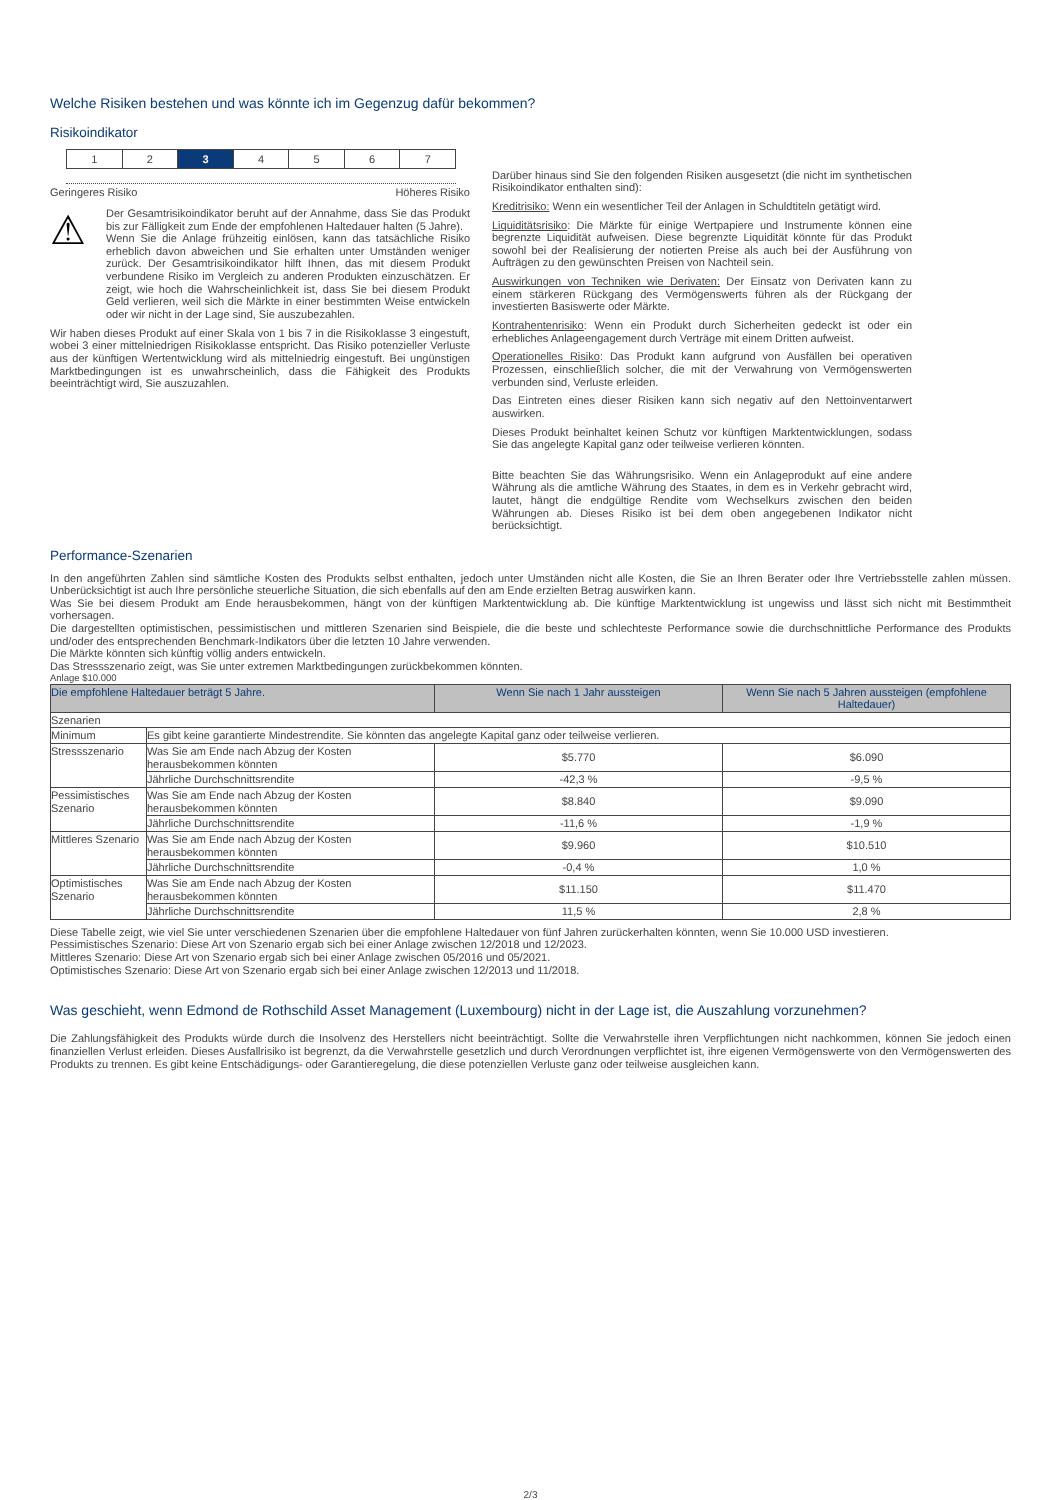Welche Risiken bestehen und was könnte ich im Gegenzug dafür bekommen?
Risikoindikator
1 2 3 4 5 6 7
Geringeres Risiko Höheres Risiko
⚠
Der Gesamtrisikoindikator beruht auf der Annahme, dass Sie das Produkt bis zur Fälligkeit zum Ende der empfohlenen Haltedauer halten (5 Jahre).
Wenn Sie die Anlage frühzeitig einlösen, kann das tatsächliche Risiko erheblich davon abweichen und Sie erhalten unter Umständen weniger zurück. Der Gesamtrisikoindikator hilft Ihnen, das mit diesem Produkt verbundene Risiko im Vergleich zu anderen Produkten einzuschätzen. Er zeigt, wie hoch die Wahrscheinlichkeit ist, dass Sie bei diesem Produkt Geld verlieren, weil sich die Märkte in einer bestimmten Weise entwickeln oder wir nicht in der Lage sind, Sie auszubezahlen.
Wir haben dieses Produkt auf einer Skala von 1 bis 7 in die Risikoklasse 3 eingestuft, wobei 3 einer mittelniedrigen Risikoklasse entspricht. Das Risiko potenzieller Verluste aus der künftigen Wertentwicklung wird als mittelniedrig eingestuft. Bei ungünstigen Marktbedingungen ist es unwahrscheinlich, dass die Fähigkeit des Produkts beeinträchtigt wird, Sie auszuzahlen.
Darüber hinaus sind Sie den folgenden Risiken ausgesetzt (die nicht im synthetischen Risikoindikator enthalten sind):
Kreditrisiko: Wenn ein wesentlicher Teil der Anlagen in Schuldtiteln getätigt wird.
Liquiditätsrisiko: Die Märkte für einige Wertpapiere und Instrumente können eine begrenzte Liquidität aufweisen. Diese begrenzte Liquidität könnte für das Produkt sowohl bei der Realisierung der notierten Preise als auch bei der Ausführung von Aufträgen zu den gewünschten Preisen von Nachteil sein.
Auswirkungen von Techniken wie Derivaten: Der Einsatz von Derivaten kann zu einem stärkeren Rückgang des Vermögenswerts führen als der Rückgang der investierten Basiswerte oder Märkte.
Kontrahentenrisiko: Wenn ein Produkt durch Sicherheiten gedeckt ist oder ein erhebliches Anlageengagement durch Verträge mit einem Dritten aufweist.
Operationelles Risiko: Das Produkt kann aufgrund von Ausfällen bei operativen Prozessen, einschließlich solcher, die mit der Verwahrung von Vermögenswerten verbunden sind, Verluste erleiden.
Das Eintreten eines dieser Risiken kann sich negativ auf den Nettoinventarwert auswirken.
Dieses Produkt beinhaltet keinen Schutz vor künftigen Marktentwicklungen, sodass Sie das angelegte Kapital ganz oder teilweise verlieren könnten.
Bitte beachten Sie das Währungsrisiko. Wenn ein Anlageprodukt auf eine andere Währung als die amtliche Währung des Staates, in dem es in Verkehr gebracht wird, lautet, hängt die endgültige Rendite vom Wechselkurs zwischen den beiden Währungen ab. Dieses Risiko ist bei dem oben angegebenen Indikator nicht berücksichtigt.
Performance-Szenarien
In den angeführten Zahlen sind sämtliche Kosten des Produkts selbst enthalten, jedoch unter Umständen nicht alle Kosten, die Sie an Ihren Berater oder Ihre Vertriebsstelle zahlen müssen. Unberücksichtigt ist auch Ihre persönliche steuerliche Situation, die sich ebenfalls auf den am Ende erzielten Betrag auswirken kann.
Was Sie bei diesem Produkt am Ende herausbekommen, hängt von der künftigen Marktentwicklung ab. Die künftige Marktentwicklung ist ungewiss und lässt sich nicht mit Bestimmtheit vorhersagen.
Die dargestellten optimistischen, pessimistischen und mittleren Szenarien sind Beispiele, die die beste und schlechteste Performance sowie die durchschnittliche Performance des Produkts und/oder des entsprechenden Benchmark-Indikators über die letzten 10 Jahre verwenden.
Die Märkte könnten sich künftig völlig anders entwickeln.
Das Stressszenario zeigt, was Sie unter extremen Marktbedingungen zurückbekommen könnten.
Anlage $10.000
| Die empfohlene Haltedauer beträgt 5 Jahre. | | Wenn Sie nach 1 Jahr aussteigen | Wenn Sie nach 5 Jahren aussteigen (empfohlene Haltedauer) |
| --- | --- | --- | --- |
| Szenarien | | | |
| Minimum | Es gibt keine garantierte Mindestrendite. Sie könnten das angelegte Kapital ganz oder teilweise verlieren. | | |
| Stressszenario | Was Sie am Ende nach Abzug der Kosten herausbekommen könnten | $5.770 | $6.090 |
| | Jährliche Durchschnittsrendite | -42,3 % | -9,5 % |
| Pessimistisches Szenario | Was Sie am Ende nach Abzug der Kosten herausbekommen könnten | $8.840 | $9.090 |
| | Jährliche Durchschnittsrendite | -11,6 % | -1,9 % |
| Mittleres Szenario | Was Sie am Ende nach Abzug der Kosten herausbekommen könnten | $9.960 | $10.510 |
| | Jährliche Durchschnittsrendite | -0,4 % | 1,0 % |
| Optimistisches Szenario | Was Sie am Ende nach Abzug der Kosten herausbekommen könnten | $11.150 | $11.470 |
| | Jährliche Durchschnittsrendite | 11,5 % | 2,8 % |
Diese Tabelle zeigt, wie viel Sie unter verschiedenen Szenarien über die empfohlene Haltedauer von fünf Jahren zurückerhalten könnten, wenn Sie 10.000 USD investieren.
Pessimistisches Szenario: Diese Art von Szenario ergab sich bei einer Anlage zwischen 12/2018 und 12/2023.
Mittleres Szenario: Diese Art von Szenario ergab sich bei einer Anlage zwischen 05/2016 und 05/2021.
Optimistisches Szenario: Diese Art von Szenario ergab sich bei einer Anlage zwischen 12/2013 und 11/2018.
Was geschieht, wenn Edmond de Rothschild Asset Management (Luxembourg) nicht in der Lage ist, die Auszahlung vorzunehmen?
Die Zahlungsfähigkeit des Produkts würde durch die Insolvenz des Herstellers nicht beeinträchtigt. Sollte die Verwahrstelle ihren Verpflichtungen nicht nachkommen, können Sie jedoch einen finanziellen Verlust erleiden. Dieses Ausfallrisiko ist begrenzt, da die Verwahrstelle gesetzlich und durch Verordnungen verpflichtet ist, ihre eigenen Vermögenswerte von den Vermögenswerten des Produkts zu trennen. Es gibt keine Entschädigungs- oder Garantieregelung, die diese potenziellen Verluste ganz oder teilweise ausgleichen kann.
2/3